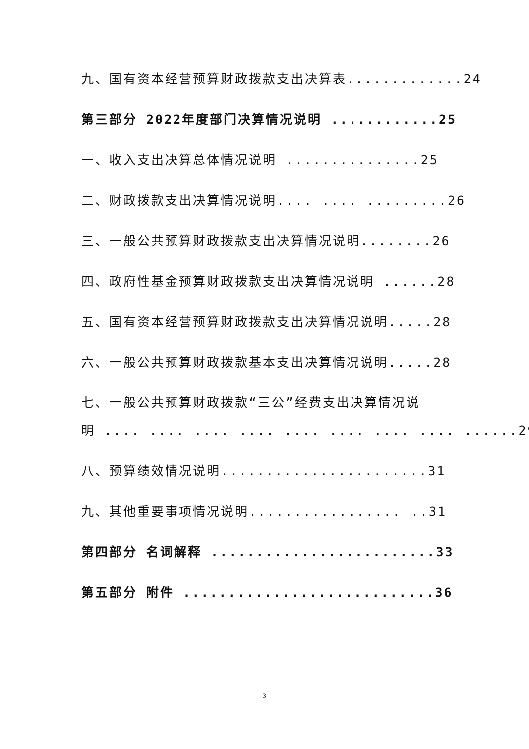九、国有资本经营预算财政拨款支出决算表.............24
第三部分 2022年度部门决算情况说明 ............25
一、收入支出决算总体情况说明 ...............25
二、财政拨款支出决算情况说明.... .... .........26
三、一般公共预算财政拨款支出决算情况说明........26
四、政府性基金预算财政拨款支出决算情况说明 ......28
五、国有资本经营预算财政拨款支出决算情况说明.....28
六、一般公共预算财政拨款基本支出决算情况说明.....28
七、一般公共预算财政拨款“三公”经费支出决算情况说
明 .... .... .... .... .... .... .... .... ......29
八、预算绩效情况说明.......................31
九、其他重要事项情况说明................. ..31
第四部分 名词解释 .........................33
第五部分 附件 ............................36
3